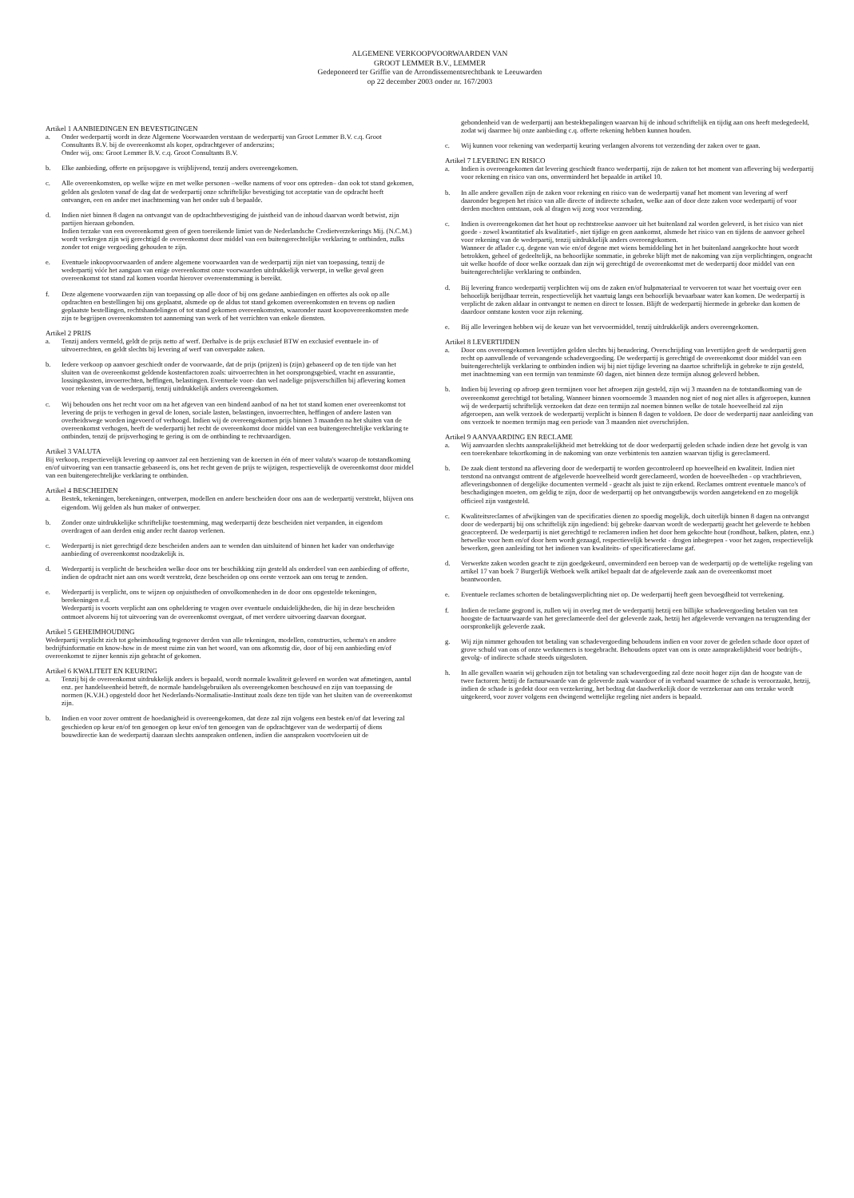ALGEMENE VERKOOPVOORWAARDEN VAN
GROOT LEMMER B.V., LEMMER
Gedeponeerd ter Griffie van de Arrondissementsrechtbank te Leeuwarden
op 22 december 2003 onder nr. 167/2003
Artikel 1 AANBIEDINGEN EN BEVESTIGINGEN
a. Onder wederpartij wordt in deze Algemene Voorwaarden verstaan de wederpartij van Groot Lemmer B.V. c.q. Groot Consultants B.V. bij de overeenkomst als koper, opdrachtgever of anderszins;
Onder wij, ons: Groot Lemmer B.V. c.q. Groot Consultants B.V.
b. Elke aanbieding, offerte en prijsopgave is vrijblijvend, tenzij anders overeengekomen.
c. Alle overeenkomsten, op welke wijze en met welke personen –welke namens of voor ons optreden– dan ook tot stand gekomen, gelden als gesloten vanaf de dag dat de wederpartij onze schriftelijke bevestiging tot acceptatie van de opdracht heeft ontvangen, een en ander met inachtneming van het onder sub d bepaalde.
d. Indien niet binnen 8 dagen na ontvangst van de opdrachtbevestiging de juistheid van de inhoud daarvan wordt betwist, zijn partijen hieraan gebonden.
Indien terzake van een overeenkomst geen of geen toereikende limiet van de Nederlandsche Credietverzekerings Mij. (N.C.M.) wordt verkregen zijn wij gerechtigd de overeenkomst door middel van een buitengerechtelijke verklaring te ontbinden, zulks zonder tot enige vergoeding gehouden te zijn.
e. Eventuele inkoopvoorwaarden of andere algemene voorwaarden van de wederpartij zijn niet van toepassing, tenzij de wederpartij vóór het aangaan van enige overeenkomst onze voorwaarden uitdrukkelijk verwerpt, in welke geval geen overeenkomst tot stand zal komen voordat hierover overeenstemming is bereikt.
f. Deze algemene voorwaarden zijn van toepassing op alle door of bij ons gedane aanbiedingen en offertes als ook op alle opdrachten en bestellingen bij ons geplaatst, alsmede op de aldus tot stand gekomen overeenkomsten en tevens op nadien geplaatste bestellingen, rechtshandelingen of tot stand gekomen overeenkomsten, waaronder naast koopovereenkomsten mede zijn te begrijpen overeenkomsten tot aanneming van werk of het verrichten van enkele diensten.
Artikel 2 PRIJS
a. Tenzij anders vermeld, geldt de prijs netto af werf. Derhalve is de prijs exclusief BTW en exclusief eventuele in- of uitvoerrechten, en geldt slechts bij levering af werf van onverpakte zaken.
b. Iedere verkoop op aanvoer geschiedt onder de voorwaarde, dat de prijs (prijzen) is (zijn) gebaseerd op de ten tijde van het sluiten van de overeenkomst geldende kostenfactoren zoals: uitvoerrechten in het oorsprongsgebied, vracht en assurantie, lossingskosten, invoerrechten, heffingen, belastingen. Eventuele voor- dan wel nadelige prijsverschillen bij aflevering komen voor rekening van de wederpartij, tenzij uitdrukkelijk anders overeengekomen.
c. Wij behouden ons het recht voor om na het afgeven van een bindend aanbod of na het tot stand komen ener overeenkomst tot levering de prijs te verhogen in geval de lonen, sociale lasten, belastingen, invoerrechten, heffingen of andere lasten van overheidswege worden ingevoerd of verhoogd. Indien wij de overeengekomen prijs binnen 3 maanden na het sluiten van de overeenkomst verhogen, heeft de wederpartij het recht de overeenkomst door middel van een buitengerechtelijke verklaring te ontbinden, tenzij de prijsverhoging te gering is om de ontbinding te rechtvaardigen.
Artikel 3 VALUTA
Bij verkoop, respectievelijk levering op aanvoer zal een herziening van de koersen in één of meer valuta's waarop de totstandkoming en/of uitvoering van een transactie gebaseerd is, ons het recht geven de prijs te wijzigen, respectievelijk de overeenkomst door middel van een buitengerechtelijke verklaring te ontbinden.
Artikel 4 BESCHEIDEN
a. Bestek, tekeningen, berekeningen, ontwerpen, modellen en andere bescheiden door ons aan de wederpartij verstrekt, blijven ons eigendom. Wij gelden als hun maker of ontwerper.
b. Zonder onze uitdrukkelijke schriftelijke toestemming, mag wederpartij deze bescheiden niet verpanden, in eigendom overdragen of aan derden enig ander recht daarop verlenen.
c. Wederpartij is niet gerechtigd deze bescheiden anders aan te wenden dan uitsluitend of binnen het kader van onderhavige aanbieding of overeenkomst noodzakelijk is.
d. Wederpartij is verplicht de bescheiden welke door ons ter beschikking zijn gesteld als onderdeel van een aanbieding of offerte, indien de opdracht niet aan ons wordt verstrekt, deze bescheiden op ons eerste verzoek aan ons terug te zenden.
e. Wederpartij is verplicht, ons te wijzen op onjuistheden of onvolkomenheden in de door ons opgestelde tekeningen, berekeningen e.d.
Wederpartij is voorts verplicht aan ons opheldering te vragen over eventuele onduidelijkheden, die hij in deze bescheiden ontmoet alvorens hij tot uitvoering van de overeenkomst overgaat, of met verdere uitvoering daarvan doorgaat.
Artikel 5 GEHEIMHOUDING
Wederpartij verplicht zich tot geheimhouding tegenover derden van alle tekeningen, modellen, constructies, schema's en andere bedrijfsinformatie en know-how in de meest ruime zin van het woord, van ons afkomstig die, door of bij een aanbieding en/of overeenkomst te zijner kennis zijn gebracht of gekomen.
Artikel 6 KWALITEIT EN KEURING
a. Tenzij bij de overeenkomst uitdrukkelijk anders is bepaald, wordt normale kwaliteit geleverd en worden wat afmetingen, aantal enz. per handelseenheid betreft, de normale handelsgebruiken als overeengekomen beschouwd en zijn van toepassing de normen (K.V.H.) opgesteld door het Nederlands-Normalisatie-Instituut zoals deze ten tijde van het sluiten van de overeenkomst zijn.
b. Indien en voor zover omtrent de hoedanigheid is overeengekomen, dat deze zal zijn volgens een bestek en/of dat levering zal geschieden op keur en/of ten genoegen op keur en/of ten genoegen van de opdrachtgever van de wederpartij of diens bouwdirectie kan de wederpartij daaraan slechts aanspraken ontlenen, indien die aanspraken voortvloeien uit de
gebondenheid van de wederpartij aan bestekbepalingen waarvan hij de inhoud schriftelijk en tijdig aan ons heeft medegedeeld, zodat wij daarmee bij onze aanbieding c.q. offerte rekening hebben kunnen houden.
c. Wij kunnen voor rekening van wederpartij keuring verlangen alvorens tot verzending der zaken over te gaan.
Artikel 7 LEVERING EN RISICO
a. Indien is overeengekomen dat levering geschiedt franco wederpartij, zijn de zaken tot het moment van aflevering bij wederpartij voor rekening en risico van ons, onverminderd het bepaalde in artikel 10.
b. In alle andere gevallen zijn de zaken voor rekening en risico van de wederpartij vanaf het moment van levering af werf daaronder begrepen het risico van alle directe of indirecte schaden, welke aan of door deze zaken voor wederpartij of voor derden mochten ontstaan, ook al dragen wij zorg voor verzending.
c. Indien is overeengekomen dat het hout op rechtstreekse aanvoer uit het buitenland zal worden geleverd, is het risico van niet goede - zowel kwantitatief als kwalitatief-, niet tijdige en geen aankomst, alsmede het risico van en tijdens de aanvoer geheel voor rekening van de wederpartij, tenzij uitdrukkelijk anders overeengekomen.
Wanneer de aflader c.q. degene van wie en/of degene met wiens bemiddeling het in het buitenland aangekochte hout wordt betrokken, geheel of gedeeltelijk, na behoorlijke sommatie, in gebreke blijft met de nakoming van zijn verplichtingen, ongeacht uit welke hoofde of door welke oorzaak dan zijn wij gerechtigd de overeenkomst met de wederpartij door middel van een buitengerechtelijke verklaring te ontbinden.
d. Bij levering franco wederpartij verplichten wij ons de zaken en/of hulpmateriaal te vervoeren tot waar het voertuig over een behoorlijk berijdbaar terrein, respectievelijk het vaartuig langs een behoorlijk bevaarbaar water kan komen. De wederpartij is verplicht de zaken aldaar in ontvangst te nemen en direct te lossen. Blijft de wederpartij hiermede in gebreke dan komen de daardoor ontstane kosten voor zijn rekening.
e. Bij alle leveringen hebben wij de keuze van het vervoermiddel, tenzij uitdrukkelijk anders overeengekomen.
Artikel 8 LEVERTIJDEN
a. Door ons overeengekomen levertijden gelden slechts bij benadering. Overschrijding van levertijden geeft de wederpartij geen recht op aanvullende of vervangende schadevergoeding. De wederpartij is gerechtigd de overeenkomst door middel van een buitengerechtelijk verklaring te ontbinden indien wij bij niet tijdige levering na daartoe schriftelijk in gebreke te zijn gesteld, met inachtneming van een termijn van tenminste 60 dagen, niet binnen deze termijn alsnog geleverd hebben.
b. Indien bij levering op afroep geen termijnen voor het afroepen zijn gesteld, zijn wij 3 maanden na de totstandkoming van de overeenkomst gerechtigd tot betaling. Wanneer binnen voornoemde 3 maanden nog niet of nog niet alles is afgeroepen, kunnen wij de wederpartij schriftelijk verzoeken dat deze een termijn zal noemen binnen welke de totale hoeveelheid zal zijn afgeroepen, aan welk verzoek de wederpartij verplicht is binnen 8 dagen te voldoen. De door de wederpartij naar aanleiding van ons verzoek te noemen termijn mag een periode van 3 maanden niet overschrijden.
Artikel 9 AANVAARDING EN RECLAME
a. Wij aanvaarden slechts aansprakelijkheid met betrekking tot de door wederpartij geleden schade indien deze het gevolg is van een toerekenbare tekortkoming in de nakoming van onze verbintenis ten aanzien waarvan tijdig is gereclameerd.
b. De zaak dient terstond na aflevering door de wederpartij te worden gecontroleerd op hoeveelheid en kwaliteit. Indien niet terstond na ontvangst omtrent de afgeleverde hoeveelheid wordt gereclameerd, worden de hoeveelheden - op vrachtbrieven, afleveringsbonnen of dergelijke documenten vermeld - geacht als juist te zijn erkend. Reclames omtrent eventuele manco's of beschadigingen moeten, om geldig te zijn, door de wederpartij op het ontvangstbewijs worden aangetekend en zo mogelijk officieel zijn vastgesteld.
c. Kwaliteitsreclames of afwijkingen van de specificaties dienen zo spoedig mogelijk, doch uiterlijk binnen 8 dagen na ontvangst door de wederpartij bij ons schriftelijk zijn ingediend: bij gebreke daarvan wordt de wederpartij geacht het geleverde te hebben geaccepteerd. De wederpartij is niet gerechtigd te reclameren indien het door hem gekochte hout (rondhout, balken, platen, enz.) hetwelke voor hem en/of door hem wordt gezaagd, respectievelijk bewerkt - drogen inbegrepen - voor het zagen, respectievelijk bewerken, geen aanleiding tot het indienen van kwaliteits- of specificatiereclame gaf.
d. Verwerkte zaken worden geacht te zijn goedgekeurd, onverminderd een beroep van de wederpartij op de wettelijke regeling van artikel 17 van boek 7 Burgerlijk Wetboek welk artikel bepaalt dat de afgeleverde zaak aan de overeenkomst moet beantwoorden.
e. Eventuele reclames schorten de betalingsverplichting niet op. De wederpartij heeft geen bevoegdheid tot verrekening.
f. Indien de reclame gegrond is, zullen wij in overleg met de wederpartij hetzij een billijke schadevergoeding betalen van ten hoogste de factuurwaarde van het gereclameerde deel der geleverde zaak, hetzij het afgeleverde vervangen na terugzending der oorspronkelijk geleverde zaak.
g. Wij zijn nimmer gehouden tot betaling van schadevergoeding behoudens indien en voor zover de geleden schade door opzet of grove schuld van ons of onze werknemers is toegebracht. Behoudens opzet van ons is onze aansprakelijkheid voor bedrijfs-, gevolg- of indirecte schade steeds uitgesloten.
h. In alle gevallen waarin wij gehouden zijn tot betaling van schadevergoeding zal deze nooit hoger zijn dan de hoogste van de twee factoren: hetzij de factuurwaarde van de geleverde zaak waardoor of in verband waarmee de schade is veroorzaakt, hetzij, indien de schade is gedekt door een verzekering, het bedrag dat daadwerkelijk door de verzekeraar aan ons terzake wordt uitgekeerd, voor zover volgens een dwingend wettelijke regeling niet anders is bepaald.